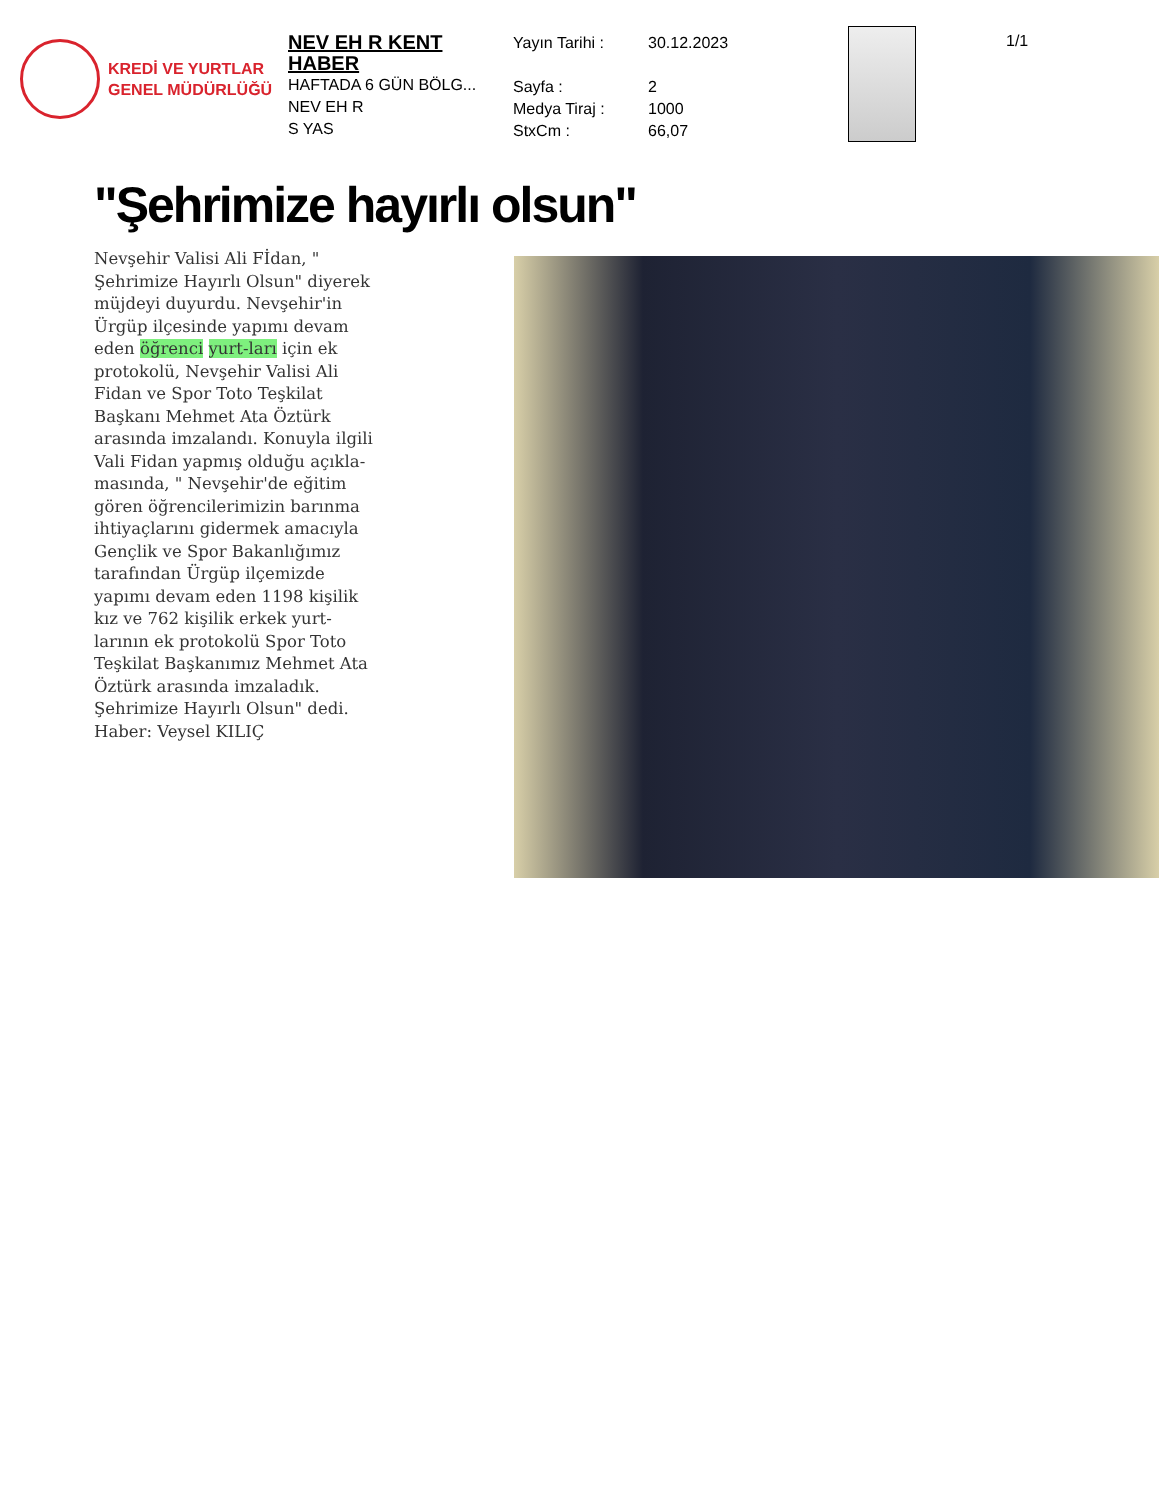KREDİ VE YURTLAR
GENEL MÜDÜRLÜĞÜ
NEV EH R KENT HABER
HAFTADA 6 GÜN BÖLG...
NEV EH R
S YAS
Yayın Tarihi :
Sayfa :
Medya Tiraj :
StxCm :
30.12.2023
2
1000
66,07
1/1
"Şehrimize hayırlı olsun"
Nevşehir Valisi Ali Fİdan, " Şehrimize Hayırlı Olsun" diyerek müjdeyi duyurdu. Nevşehir'in Ürgüp ilçesinde yapımı devam eden öğrenci yurt-ları için ek protokolü, Nevşehir Valisi Ali Fidan ve Spor Toto Teşkilat Başkanı Mehmet Ata Öztürk arasında imzalandı. Konuyla ilgili Vali Fidan yapmış olduğu açıkla-masında, " Nevşehir'de eğitim gören öğrencilerimizin barınma ihtiyaçlarını gidermek amacıyla Gençlik ve Spor Bakanlığımız tarafından Ürgüp ilçemizde yapımı devam eden 1198 kişilik kız ve 762 kişilik erkek yurt-larının ek protokolü Spor Toto Teşkilat Başkanımız Mehmet Ata Öztürk arasında imzaladık. Şehrimize Hayırlı Olsun" dedi.
Haber: Veysel KILIÇ